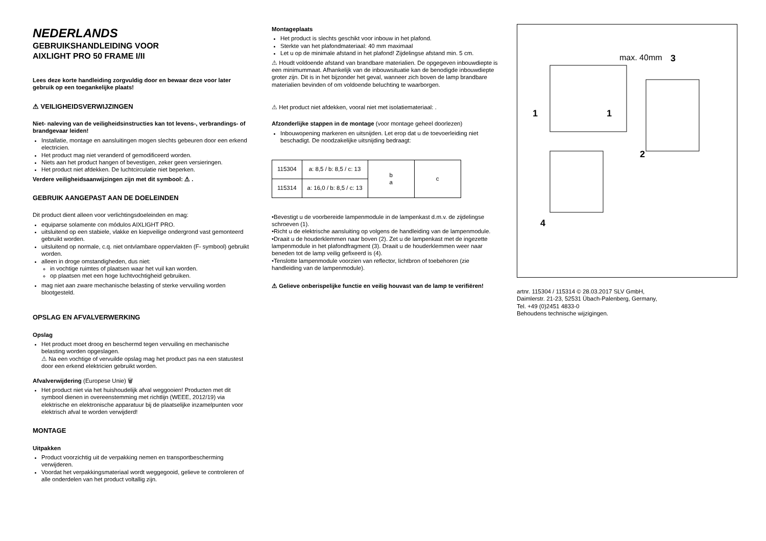NEDERLANDS
GEBRUIKSHANDLEIDING VOOR
AIXLIGHT PRO 50 FRAME I/II
Lees deze korte handleiding zorgvuldig door en bewaar deze voor later gebruik op een toegankelijke plaats!
⚠ VEILIGHEIDSVERWIJZINGEN
Niet- naleving van de veiligheidsinstructies kan tot levens-, verbrandings- of brandgevaar leiden!
Installatie, montage en aansluitingen mogen slechts gebeuren door een erkend electricien.
Het product mag niet veranderd of gemodificeerd worden.
Niets aan het product hangen of bevestigen, zeker geen versieringen.
Het product niet afdekken. De luchtcirculatie niet beperken.
Verdere veiligheidsaanwijzingen zijn met dit symbool: ⚠ .
GEBRUIK AANGEPAST AAN DE DOELEINDEN
Dit product dient alleen voor verlichtingsdoeleinden en mag:
equiparse solamente con módulos AIXLIGHT PRO.
uitsluitend op een stabiele, vlakke en kiepveilige ondergrond vast gemonteerd gebruikt worden.
uitsluitend op normale, c.q. niet ontvlambare oppervlakten (F- symbool) gebruikt worden.
alleen in droge omstandigheden, dus niet:
in vochtige ruimtes of plaatsen waar het vuil kan worden.
op plaatsen met een hoge luchtvochtigheid gebruiken.
mag niet aan zware mechanische belasting of sterke vervuiling worden blootgesteld.
OPSLAG EN AFVALVERWERKING
Opslag
Het product moet droog en beschermd tegen vervuiling en mechanische belasting worden opgeslagen.
⚠ Na een vochtige of vervuilde opslag mag het product pas na een statustest door een erkend elektricien gebruikt worden.
Afvalverwijdering (Europese Unie) 🗑
Het product niet via het huishoudelijk afval weggooien! Producten met dit symbool dienen in overeenstemming met richtlijn (WEEE, 2012/19) via elektrische en elektronische apparatuur bij de plaatselijke inzamelpunten voor elektrisch afval te worden verwijderd!
MONTAGE
Uitpakken
Product voorzichtig uit de verpakking nemen en transportbescherming verwijderen.
Voordat het verpakkingsmateriaal wordt weggegooid, gelieve te controleren of alle onderdelen van het product voltallig zijn.
Montageplaats
Het product is slechts geschikt voor inbouw in het plafond.
Sterkte van het plafondmateriaal: 40 mm maximaal
Let u op de minimale afstand in het plafond! Zijdelingse afstand min. 5 cm.
⚠ Houdt voldoende afstand van brandbare materialien. De opgegeven inbouwdiepte is een minimummaat. Afhankelijk van de inbouwsituatie kan de benodigde inbouwdiepte groter zijn. Dit is in het bijzonder het geval, wanneer zich boven de lamp brandbare materialien bevinden of om voldoende beluchting te waarborgen.
⚠ Het product niet afdekken, vooral niet met isolatiemateriaal: .
Afzonderlijke stappen in de montage (voor montage geheel doorlezen)
Inbouwopening markeren en uitsnijden. Let erop dat u de toevoerleiding niet beschadigt. De noodzakelijke uitsnijding bedraagt:
| 115304 | a: 8,5 / b: 8,5 / c: 13 | b a | c |
| 115314 | a: 16,0 / b: 8,5 / c: 13 | | |
•Bevestigt u de voorbereide lampenmodule in de lampenkast d.m.v. de zijdelingse schroeven (1).
•Richt u de elektrische aansluiting op volgens de handleiding van de lampenmodule.
•Draait u de houderklemmen naar boven (2). Zet u de lampenkast met de ingezette lampenmodule in het plafondfragment (3). Draait u de houderklemmen weer naar beneden tot de lamp veilig gefixeerd is (4).
•Tenslotte lampenmodule voorzien van reflector, lichtbron of toebehoren (zie handleiding van de lampenmodule).
⚠ Gelieve onberispelijke functie en veilig houvast van de lamp te verifiëren!
max. 40mm
3
1
1
2
4
artnr. 115304 / 115314 © 28.03.2017 SLV GmbH,
Daimlerstr. 21-23, 52531 Übach-Palenberg, Germany,
Tel. +49 (0)2451 4833-0
Behoudens technische wijzigingen.